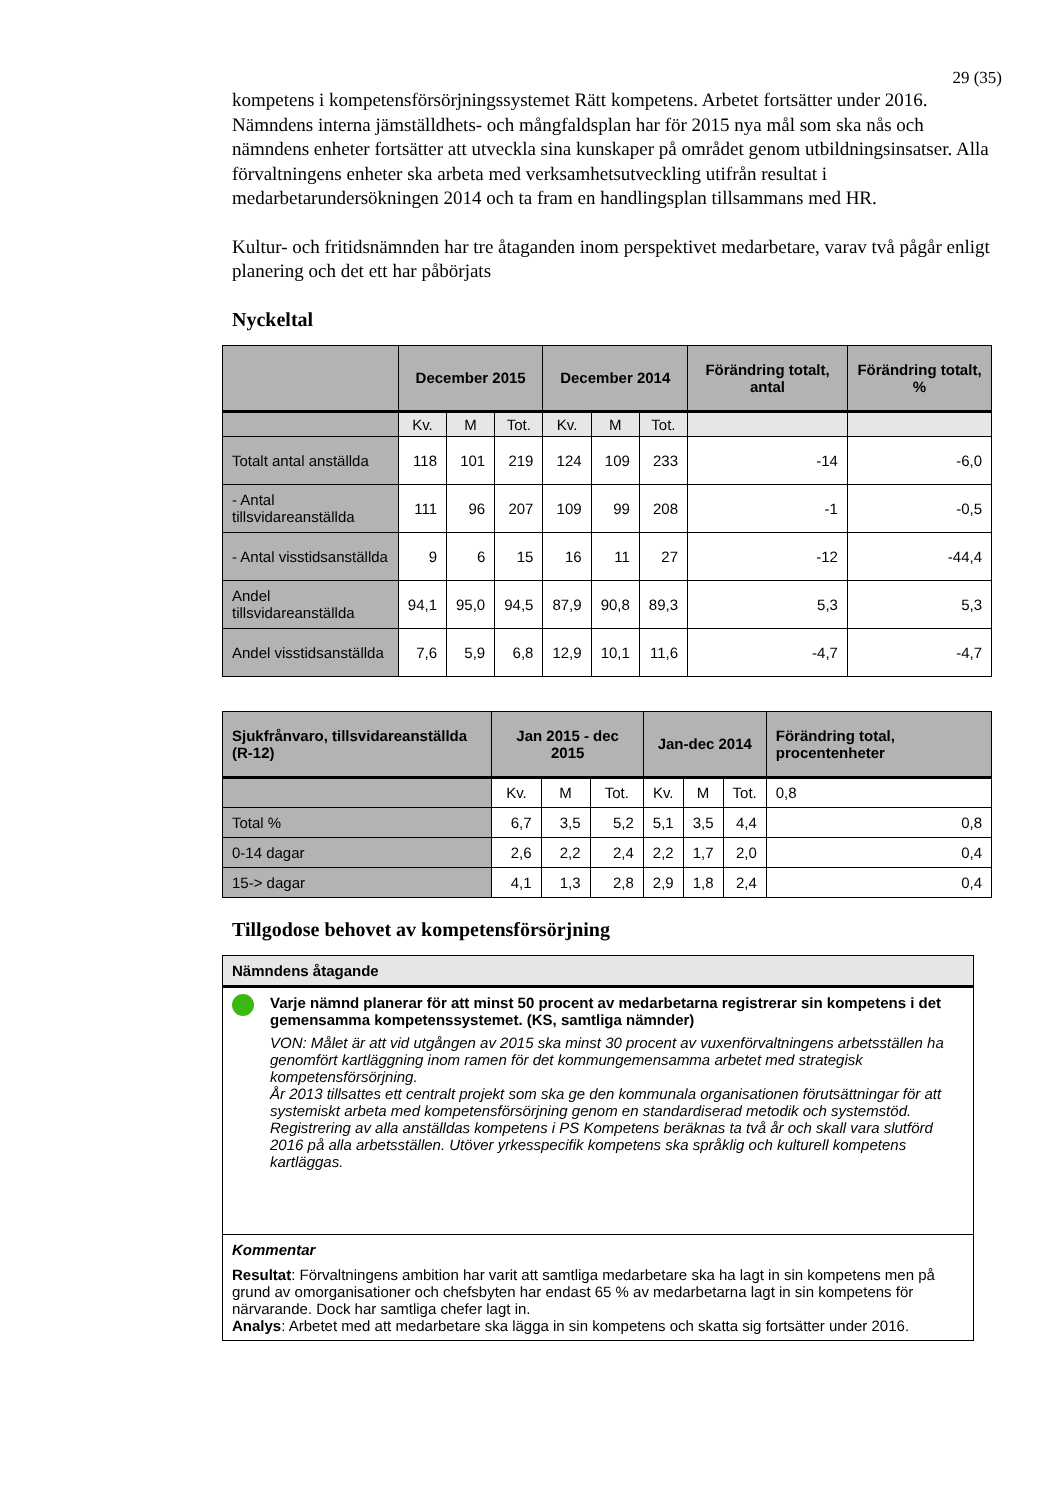29 (35)
kompetens i kompetensförsörjningssystemet Rätt kompetens. Arbetet fortsätter under 2016. Nämndens interna jämställdhets- och mångfaldsplan har för 2015 nya mål som ska nås och nämndens enheter fortsätter att utveckla sina kunskaper på området genom utbildningsinsatser. Alla förvaltningens enheter ska arbeta med verksamhetsutveckling utifrån resultat i medarbetarundersökningen 2014 och ta fram en handlingsplan tillsammans med HR.
Kultur- och fritidsnämnden har tre åtaganden inom perspektivet medarbetare, varav två pågår enligt planering och det ett har påbörjats
Nyckeltal
| | December 2015 | | | December 2014 | | | Förändring totalt, antal | Förändring totalt, % |
| --- | --- | --- | --- | --- | --- | --- | --- | --- |
| | Kv. | M | Tot. | Kv. | M | Tot. | | |
| Totalt antal anställda | 118 | 101 | 219 | 124 | 109 | 233 | -14 | -6,0 |
| - Antal tillsvidareanställda | 111 | 96 | 207 | 109 | 99 | 208 | -1 | -0,5 |
| - Antal visstidsanställda | 9 | 6 | 15 | 16 | 11 | 27 | -12 | -44,4 |
| Andel tillsvidareanställda | 94,1 | 95,0 | 94,5 | 87,9 | 90,8 | 89,3 | 5,3 | 5,3 |
| Andel visstidsanställda | 7,6 | 5,9 | 6,8 | 12,9 | 10,1 | 11,6 | -4,7 | -4,7 |
| Sjukfrånvaro, tillsvidareanställda (R-12) | Jan 2015 - dec 2015 | | | Jan-dec 2014 | | | Förändring total, procentenheter |
| --- | --- | --- | --- | --- | --- | --- | --- |
| | Kv. | M | Tot. | Kv. | M | Tot. | 0,8 |
| Total % | 6,7 | 3,5 | 5,2 | 5,1 | 3,5 | 4,4 | 0,8 |
| 0-14 dagar | 2,6 | 2,2 | 2,4 | 2,2 | 1,7 | 2,0 | 0,4 |
| 15-> dagar | 4,1 | 1,3 | 2,8 | 2,9 | 1,8 | 2,4 | 0,4 |
Tillgodose behovet av kompetensförsörjning
Nämndens åtagande
Varje nämnd planerar för att minst 50 procent av medarbetarna registrerar sin kompetens i det gemensamma kompetenssystemet. (KS, samtliga nämnder)
VON: Målet är att vid utgången av 2015 ska minst 30 procent av vuxenförvaltningens arbetsställen ha genomfört kartläggning inom ramen för det kommungemensamma arbetet med strategisk kompetensförsörjning.
År 2013 tillsattes ett centralt projekt som ska ge den kommunala organisationen förutsättningar för att systemiskt arbeta med kompetensförsörjning genom en standardiserad metodik och systemstöd. Registrering av alla anställdas kompetens i PS Kompetens beräknas ta två år och skall vara slutförd 2016 på alla arbetsställen. Utöver yrkesspecifik kompetens ska språklig och kulturell kompetens kartläggas.
Kommentar
Resultat: Förvaltningens ambition har varit att samtliga medarbetare ska ha lagt in sin kompetens men på grund av omorganisationer och chefsbyten har endast 65 % av medarbetarna lagt in sin kompetens för närvarande. Dock har samtliga chefer lagt in.
Analys: Arbetet med att medarbetare ska lägga in sin kompetens och skatta sig fortsätter under 2016.